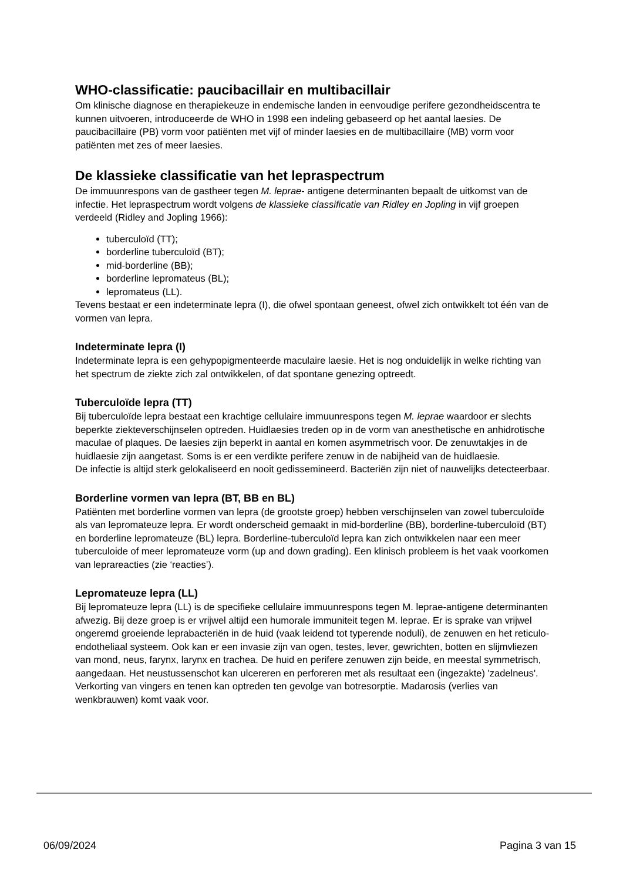WHO-classificatie: paucibacillair en multibacillair
Om klinische diagnose en therapiekeuze in endemische landen in eenvoudige perifere gezondheidscentra te kunnen uitvoeren, introduceerde de WHO in 1998 een indeling gebaseerd op het aantal laesies. De paucibacillaire (PB) vorm voor patiënten met vijf of minder laesies en de multibacillaire (MB) vorm voor patiënten met zes of meer laesies.
De klassieke classificatie van het lepraspectrum
De immuunrespons van de gastheer tegen M. leprae- antigene determinanten bepaalt de uitkomst van de infectie. Het lepraspectrum wordt volgens de klassieke classificatie van Ridley en Jopling in vijf groepen verdeeld (Ridley and Jopling 1966):
tuberculoïd (TT);
borderline tuberculoïd (BT);
mid-borderline (BB);
borderline lepromateus (BL);
lepromateus (LL).
Tevens bestaat er een indeterminate lepra (I), die ofwel spontaan geneest, ofwel zich ontwikkelt tot één van de vormen van lepra.
Indeterminate lepra (I)
Indeterminate lepra is een gehypopigmenteerde maculaire laesie. Het is nog onduidelijk in welke richting van het spectrum de ziekte zich zal ontwikkelen, of dat spontane genezing optreedt.
Tuberculoïde lepra (TT)
Bij tuberculoïde lepra bestaat een krachtige cellulaire immuunrespons tegen M. leprae waardoor er slechts beperkte ziekteverschijnselen optreden. Huidlaesies treden op in de vorm van anesthetische en anhidrotische maculae of plaques. De laesies zijn beperkt in aantal en komen asymmetrisch voor. De zenuwtakjes in de huidlaesie zijn aangetast. Soms is er een verdikte perifere zenuw in de nabijheid van de huidlaesie.
De infectie is altijd sterk gelokaliseerd en nooit gedissemineerd. Bacteriën zijn niet of nauwelijks detecteerbaar.
Borderline vormen van lepra (BT, BB en BL)
Patiënten met borderline vormen van lepra (de grootste groep) hebben verschijnselen van zowel tuberculoïde als van lepromateuze lepra. Er wordt onderscheid gemaakt in mid-borderline (BB), borderline-tuberculoïd (BT) en borderline lepromateuze (BL) lepra. Borderline-tuberculoïd lepra kan zich ontwikkelen naar een meer tuberculoide of meer lepromateuze vorm (up and down grading). Een klinisch probleem is het vaak voorkomen van leprareacties (zie ‘reacties’).
Lepromateuze lepra (LL)
Bij lepromateuze lepra (LL) is de specifieke cellulaire immuunrespons tegen M. leprae-antigene determinanten afwezig. Bij deze groep is er vrijwel altijd een humorale immuniteit tegen M. leprae. Er is sprake van vrijwel ongeremd groeiende leprabacteriën in de huid (vaak leidend tot typerende noduli), de zenuwen en het reticulo-endotheliaal systeem. Ook kan er een invasie zijn van ogen, testes, lever, gewrichten, botten en slijmvliezen van mond, neus, farynx, larynx en trachea. De huid en perifere zenuwen zijn beide, en meestal symmetrisch, aangedaan. Het neustussenschot kan ulcereren en perforeren met als resultaat een (ingezakte) 'zadelneus'. Verkorting van vingers en tenen kan optreden ten gevolge van botresorptie. Madarosis (verlies van wenkbrauwen) komt vaak voor.
06/09/2024 Pagina 3 van 15